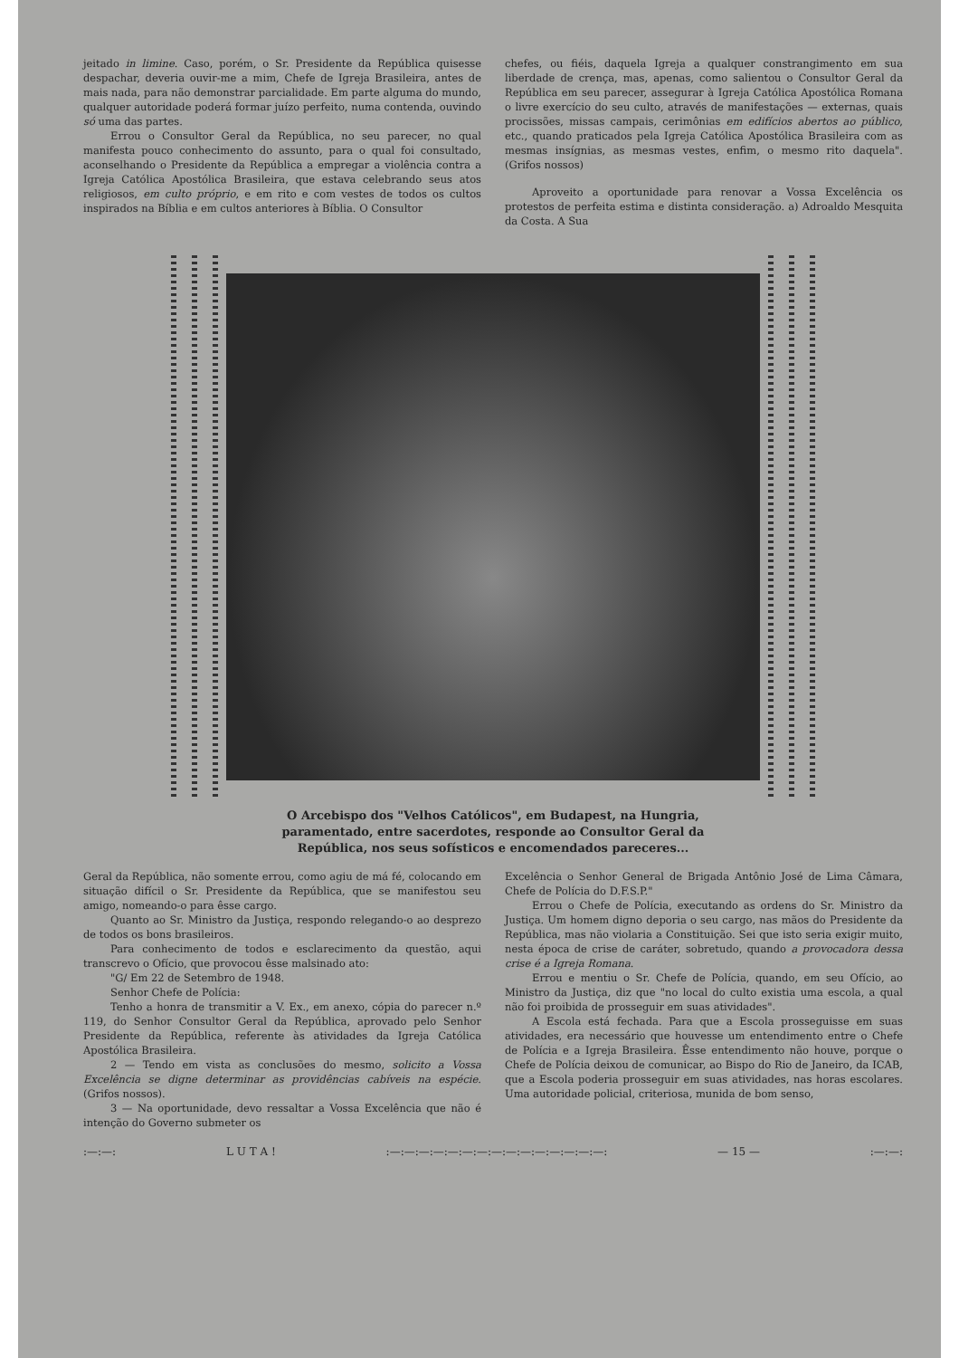jeitado in limine. Caso, porém, o Sr. Presidente da República quisesse despachar, deveria ouvir-me a mim, Chefe de Igreja Brasileira, antes de mais nada, para não demonstrar parcialidade. Em parte alguma do mundo, qualquer autoridade poderá formar juízo perfeito, numa contenda, ouvindo só uma das partes.
Errou o Consultor Geral da República, no seu parecer, no qual manifesta pouco conhecimento do assunto, para o qual foi consultado, aconselhando o Presidente da República a empregar a violência contra a Igreja Católica Apostólica Brasileira, que estava celebrando seus atos religiosos, em culto próprio, e em rito e com vestes de todos os cultos inspirados na Bíblia e em cultos anteriores à Bíblia. O Consultor
chefes, ou fiéis, daquela Igreja a qualquer constrangimento em sua liberdade de crença, mas, apenas, como salientou o Consultor Geral da República em seu parecer, assegurar à Igreja Católica Apostólica Romana o livre exercício do seu culto, através de manifestações — externas, quais procissões, missas campais, cerimônias em edifícios abertos ao público, etc., quando praticados pela Igreja Católica Apostólica Brasileira com as mesmas insígnias, as mesmas vestes, enfim, o mesmo rito daquela". (Grifos nossos)
Aproveito a oportunidade para renovar a Vossa Excelência os protestos de perfeita estima e distinta consideração. a) Adroaldo Mesquita da Costa. A Sua
O Arcebispo dos "Velhos Católicos", em Budapest, na Hungria,
paramentado, entre sacerdotes, responde ao Consultor Geral da
República, nos seus sofísticos e encomendados pareceres...
Geral da República, não somente errou, como agiu de má fé, colocando em situação difícil o Sr. Presidente da República, que se manifestou seu amigo, nomeando-o para êsse cargo.
Quanto ao Sr. Ministro da Justiça, respondo relegando-o ao desprezo de todos os bons brasileiros.
Para conhecimento de todos e esclarecimento da questão, aqui transcrevo o Ofício, que provocou êsse malsinado ato:
"G/ Em 22 de Setembro de 1948.
Senhor Chefe de Polícia:
Tenho a honra de transmitir a V. Ex., em anexo, cópia do parecer n.º 119, do Senhor Consultor Geral da República, aprovado pelo Senhor Presidente da República, referente às atividades da Igreja Católica Apostólica Brasileira.
2 — Tendo em vista as conclusões do mesmo, solicito a Vossa Excelência se digne determinar as providências cabíveis na espécie. (Grifos nossos).
3 — Na oportunidade, devo ressaltar a Vossa Excelência que não é intenção do Governo submeter os
Excelência o Senhor General de Brigada Antônio José de Lima Câmara, Chefe de Polícia do D.F.S.P."
Errou o Chefe de Polícia, executando as ordens do Sr. Ministro da Justiça. Um homem digno deporia o seu cargo, nas mãos do Presidente da República, mas não violaria a Constituição. Sei que isto seria exigir muito, nesta época de crise de caráter, sobretudo, quando a provocadora dessa crise é a Igreja Romana.
Errou e mentiu o Sr. Chefe de Polícia, quando, em seu Ofício, ao Ministro da Justiça, diz que "no local do culto existia uma escola, a qual não foi proibida de prosseguir em suas atividades".
A Escola está fechada. Para que a Escola prosseguisse em suas atividades, era necessário que houvesse um entendimento entre o Chefe de Polícia e a Igreja Brasileira. Êsse entendimento não houve, porque o Chefe de Polícia deixou de comunicar, ao Bispo do Rio de Janeiro, da ICAB, que a Escola poderia prosseguir em suas atividades, nas horas escolares. Uma autoridade policial, criteriosa, munida de bom senso,
:—:—: L U T A ! :—:—:—:—:—:—:—:—:—:—:—:—:—:—:—: — 15 — :—:—: